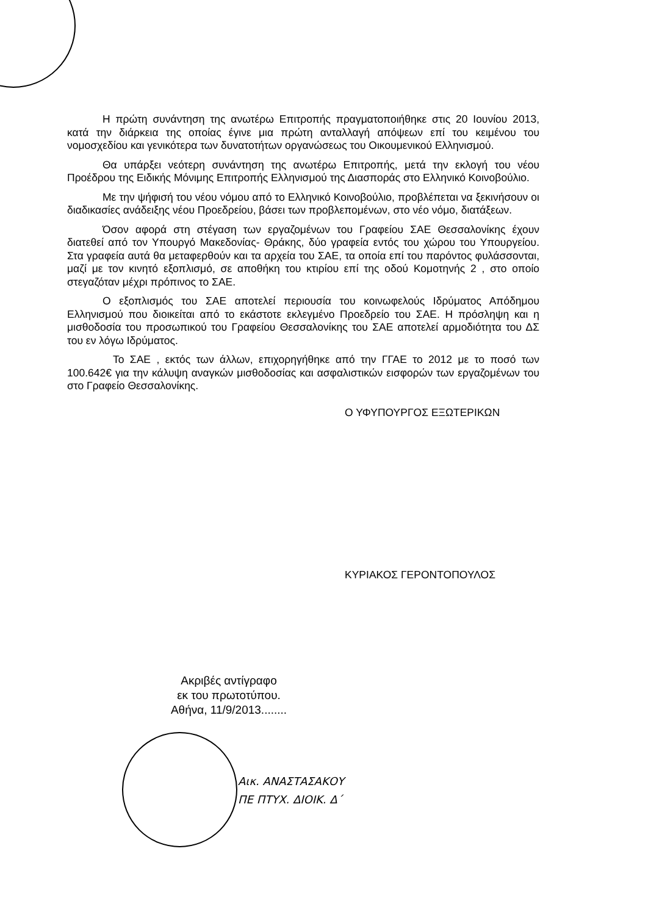Η πρώτη συνάντηση της ανωτέρω Επιτροπής πραγματοποιήθηκε στις 20 Ιουνίου 2013, κατά την διάρκεια της οποίας έγινε μια πρώτη ανταλλαγή απόψεων επί του κειμένου του νομοσχεδίου και γενικότερα των δυνατοτήτων οργανώσεως του Οικουμενικού Ελληνισμού.
Θα υπάρξει νεότερη συνάντηση της ανωτέρω Επιτροπής, μετά την εκλογή του νέου Προέδρου της Ειδικής Μόνιμης Επιτροπής Ελληνισμού της Διασποράς στο Ελληνικό Κοινοβούλιο.
Με την ψήφισή του νέου νόμου από το Ελληνικό Κοινοβούλιο, προβλέπεται να ξεκινήσουν οι διαδικασίες ανάδειξης νέου Προεδρείου, βάσει των προβλεπομένων, στο νέο νόμο, διατάξεων.
Όσον αφορά στη στέγαση των εργαζομένων του Γραφείου ΣΑΕ Θεσσαλονίκης έχουν διατεθεί από τον Υπουργό Μακεδονίας- Θράκης, δύο γραφεία εντός του χώρου του Υπουργείου. Στα γραφεία αυτά θα μεταφερθούν και τα αρχεία του ΣΑΕ, τα οποία επί του παρόντος φυλάσσονται, μαζί με τον κινητό εξοπλισμό, σε αποθήκη του κτιρίου επί της οδού Κομοτηνής 2 , στο οποίο στεγαζόταν μέχρι πρόπινος το ΣΑΕ.
Ο εξοπλισμός του ΣΑΕ αποτελεί περιουσία του κοινωφελούς Ιδρύματος Απόδημου Ελληνισμού που διοικείται από το εκάστοτε εκλεγμένο Προεδρείο του ΣΑΕ. Η πρόσληψη και η μισθοδοσία του προσωπικού του Γραφείου Θεσσαλονίκης του ΣΑΕ αποτελεί αρμοδιότητα του ΔΣ του εν λόγω Ιδρύματος.
Το ΣΑΕ , εκτός των άλλων, επιχορηγήθηκε από την ΓΓΑΕ το 2012 με το ποσό των 100.642€ για την κάλυψη αναγκών μισθοδοσίας και ασφαλιστικών εισφορών των εργαζομένων του στο Γραφείο Θεσσαλονίκης.
Ο ΥΦΥΠΟΥΡΓΟΣ ΕΞΩΤΕΡΙΚΩΝ
ΚΥΡΙΑΚΟΣ ΓΕΡΟΝΤΟΠΟΥΛΟΣ
Ακριβές αντίγραφο
εκ του πρωτοτύπου.
Αθήνα, 11/9/2013........
Αικ. ΑΝΑΣΤΑΣΑΚΟΥ
ΠΕ ΠΤΥΧ. ΔΙΟΙΚ. Δ΄